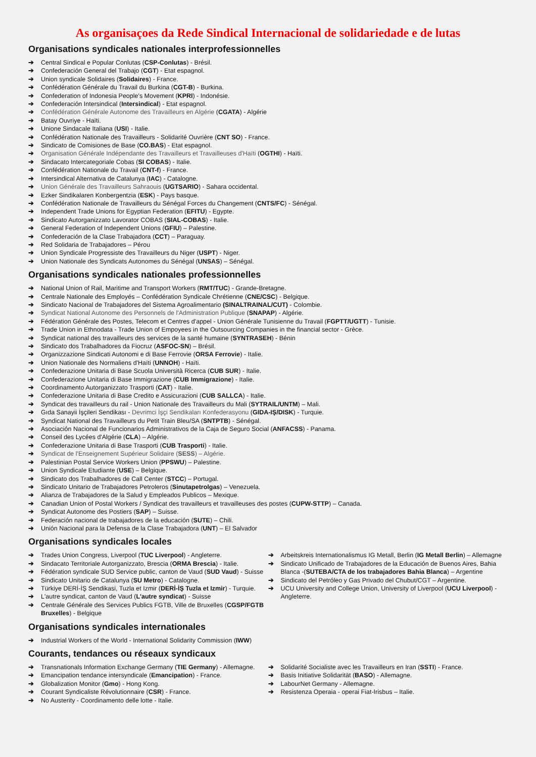As organisaçoes da Rede Sindical Internacional de solidariedade e de lutas
Organisations syndicales nationales interprofessionnelles
➔ Central Sindical e Popular Conlutas (CSP-Conlutas) - Brésil.
➔ Confederación General del Trabajo (CGT) - Etat espagnol.
➔ Union syndicale Solidaires (Solidaires) - France.
➔ Confédération Générale du Travail du Burkina (CGT-B) - Burkina.
➔ Confederation of Indonesia People's Movement (KPRI) - Indonésie.
➔ Confederación Intersindical (Intersindical) - Etat espagnol.
➔ Confédération Générale Autonome des Travailleurs en Algérie (CGATA) - Algérie
➔ Batay Ouvriye - Haïti.
➔ Unione Sindacale Italiana (USI) - Italie.
➔ Confédération Nationale des Travailleurs - Solidarité Ouvrière (CNT SO) - France.
➔ Sindicato de Comisiones de Base (CO.BAS) - Etat espagnol.
➔ Organisation Générale Indépendante des Travailleurs et Travailleuses d'Haïti (OGTHI) - Haïti.
➔ Sindacato Intercategoriale Cobas (SI COBAS) - Italie.
➔ Confédération Nationale du Travail (CNT-f) - France.
➔ Intersindical Alternativa de Catalunya (IAC) - Catalogne.
➔ Union Générale des Travailleurs Sahraouis (UGTSARIO) - Sahara occidental.
➔ Ezker Sindikalaren Konbergentzia (ESK) - Pays basque.
➔ Confédération Nationale de Travailleurs du Sénégal Forces du Changement (CNTS/FC) - Sénégal.
➔ Independent Trade Unions for Egyptian Federation (EFITU) - Egypte.
➔ Sindicato Autorganizzato Lavorator COBAS (SIAL-COBAS) - Italie.
➔ General Federation of Independent Unions (GFIU) – Palestine.
➔ Confederación de la Clase Trabajadora (CCT) – Paraguay.
➔ Red Solidaria de Trabajadores – Pérou
➔ Union Syndicale Progressiste des Travailleurs du Niger (USPT) - Niger.
➔ Union Nationale des Syndicats Autonomes du Sénégal (UNSAS) – Sénégal.
Organisations syndicales nationales professionnelles
➔ National Union of Rail, Maritime and Transport Workers (RMT/TUC) - Grande-Bretagne.
➔ Centrale Nationale des Employés – Confédération Syndicale Chrétienne (CNE/CSC) - Belgique.
➔ Sindicato Nacional de Trabajadores del Sistema Agroalimentario (SINALTRAINAL/CUT) - Colombie.
➔ Syndicat National Autonome des Personnels de l'Administration Publique (SNAPAP) - Algérie.
➔ Fédération Générale des Postes, Telecom et Centres d'appel - Union Générale Tunisienne du Travail (FGPTT/UGTT) - Tunisie.
➔ Trade Union in Ethnodata - Trade Union of Empoyees in the Outsourcing Companies in the financial sector - Grèce.
➔ Syndicat national des travailleurs des services de la santé humaine (SYNTRASEH) - Bénin
➔ Sindicato dos Trabalhadores da Fiocruz (ASFOC-SN) – Brésil.
➔ Organizzazione Sindicati Autonomi e di Base Ferrovie (ORSA Ferrovie) - Italie.
➔ Union Nationale des Normaliens d'Haïti (UNNOH) - Haïti.
➔ Confederazione Unitaria di Base Scuola Università Ricerca (CUB SUR) - Italie.
➔ Confederazione Unitaria di Base Immigrazione (CUB Immigrazione) - Italie.
➔ Coordinamento Autorganizzato Trasporti (CAT) - Italie.
➔ Confederazione Unitaria di Base Credito e Assicurazioni (CUB SALLCA) - Italie.
➔ Syndicat des travailleurs du rail - Union Nationale des Travailleurs du Mali (SYTRAIL/UNTM) – Mali.
➔ Gıda Sanayii İşçileri Sendikası - Devrimci İşçi Sendikaları Konfederasyonu (GIDA-IŞ/DISK) - Turquie.
➔ Syndicat National des Travailleurs du Petit Train Bleu/SA (SNTPTB) - Sénégal.
➔ Asociación Nacional de Funcionarios Administrativos de la Caja de Seguro Social (ANFACSS) - Panama.
➔ Conseil des Lycées d'Algérie (CLA) – Algérie.
➔ Confederazione Unitaria di Base Trasporti (CUB Trasporti) - Italie.
➔ Syndicat de l'Enseignement Supérieur Solidaire (SESS) – Algérie.
➔ Palestinian Postal Service Workers Union (PPSWU) – Palestine.
➔ Union Syndicale Etudiante (USE) – Belgique.
➔ Sindicato dos Trabalhadores de Call Center (STCC) – Portugal.
➔ Sindicato Unitario de Trabajadores Petroleros (Sinutapetrolgas) – Venezuela.
➔ Alianza de Trabajadores de la Salud y Empleados Publicos – Mexique.
➔ Canadian Union of Postal Workers / Syndicat des travailleurs et travailleuses des postes (CUPW-STTP) – Canada.
➔ Syndicat Autonome des Postiers (SAP) – Suisse.
➔ Federación nacional de trabajadores de la educación (SUTE) – Chili.
➔ Unión Nacional para la Defensa de la Clase Trabajadora (UNT) – El Salvador
Organisations syndicales locales
➔ Trades Union Congress, Liverpool (TUC Liverpool) - Angleterre.
➔ Sindacato Territoriale Autorganizzato, Brescia (ORMA Brescia) - Italie.
➔ Fédération syndicale SUD Service public, canton de Vaud (SUD Vaud) - Suisse
➔ Sindicato Unitario de Catalunya (SU Metro) - Catalogne.
➔ Türkiye DERİ-İŞ Sendikasi, Tuzla et Izmir (DERİ-İŞ Tuzla et Izmir) - Turquie.
➔ L'autre syndicat, canton de Vaud (L'autre syndicat) - Suisse
➔ Centrale Générale des Services Publics FGTB, Ville de Bruxelles (CGSP/FGTB Bruxelles) - Belgique
➔ Arbeitskreis Internationalismus IG Metall, Berlin (IG Metall Berlin) – Allemagne
➔ Sindicato Unificado de Trabajadores de la Educación de Buenos Aires, Bahia Blanca -(SUTEBA/CTA de los trabajadores Bahia Blanca) – Argentine
➔ Sindicato del Petróleo y Gas Privado del Chubut/CGT – Argentine.
➔ UCU University and College Union, University of Liverpool (UCU Liverpool) - Angleterre.
Organisations syndicales internationales
➔ Industrial Workers of the World - International Solidarity Commission (IWW)
Courants, tendances ou réseaux syndicaux
➔ Transnationals Information Exchange Germany (TIE Germany) - Allemagne.
➔ Emancipation tendance intersyndicale (Emancipation) - France.
➔ Globalization Monitor (Gmo) - Hong Kong.
➔ Courant Syndicaliste Révolutionnaire (CSR) - France.
➔ No Austerity - Coordinamento delle lotte - Italie.
➔ Solidarité Socialiste avec les Travailleurs en Iran (SSTI) - France.
➔ Basis Initiative Solidarität (BASO) - Allemagne.
➔ LabourNet Germany - Allemagne.
➔ Resistenza Operaia - operai Fiat-Irisbus – Italie.